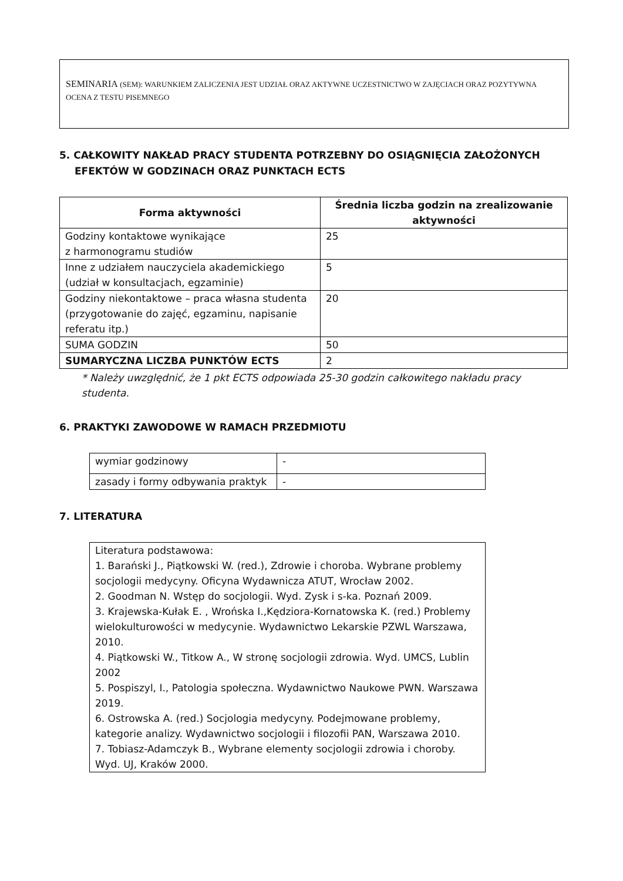SEMINARIA (SEM): WARUNKIEM ZALICZENIA JEST UDZIAŁ ORAZ AKTYWNE UCZESTNICTWO W ZAJĘCIACH ORAZ POZYTYWNA OCENA Z TESTU PISEMNEGO
5. CAŁKOWITY NAKŁAD PRACY STUDENTA POTRZEBNY DO OSIĄGNIĘCIA ZAŁOŻONYCH
EFEKTÓW W GODZINACH ORAZ PUNKTACH ECTS
| Forma aktywności | Średnia liczba godzin na zrealizowanie aktywności |
| --- | --- |
| Godziny kontaktowe wynikające z harmonogramu studiów | 25 |
| Inne z udziałem nauczyciela akademickiego (udział w konsultacjach, egzaminie) | 5 |
| Godziny niekontaktowe – praca własna studenta (przygotowanie do zajęć, egzaminu, napisanie referatu itp.) | 20 |
| SUMA GODZIN | 50 |
| SUMARYCZNA LICZBA PUNKTÓW ECTS | 2 |
* Należy uwzględnić, że 1 pkt ECTS odpowiada 25-30 godzin całkowitego nakładu pracy studenta.
6. PRAKTYKI ZAWODOWE W RAMACH PRZEDMIOTU
| wymiar godzinowy | - |
| zasady i formy odbywania praktyk | - |
7. LITERATURA
| Literatura podstawowa: 1. Barański J., Piątkowski W. (red.), Zdrowie i choroba. Wybrane problemy socjologii medycyny. Oficyna Wydawnicza ATUT, Wrocław 2002. 2. Goodman N. Wstęp do socjologii. Wyd. Zysk i s-ka. Poznań 2009. 3. Krajewska-Kułak E. , Wrońska I.,Kędziora-Kornatowska K. (red.) Problemy wielokulturowości w medycynie. Wydawnictwo Lekarskie PZWL Warszawa, 2010. 4. Piątkowski W., Titkow A., W stronę socjologii zdrowia. Wyd. UMCS, Lublin 2002 5. Pospiszyl, I., Patologia społeczna. Wydawnictwo Naukowe PWN. Warszawa 2019. 6. Ostrowska A. (red.) Socjologia medycyny. Podejmowane problemy, kategorie analizy. Wydawnictwo socjologii i filozofii PAN, Warszawa 2010. 7. Tobiasz-Adamczyk B., Wybrane elementy socjologii zdrowia i choroby. Wyd. UJ, Kraków 2000. |